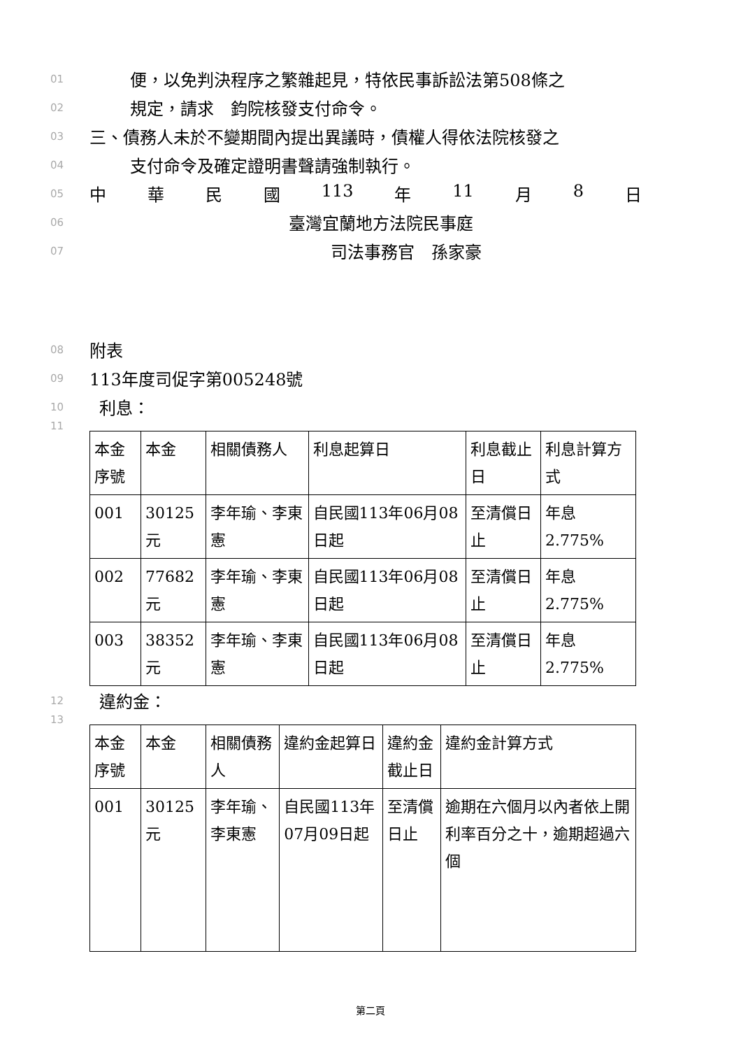01 便，以免判決程序之繁雜起見，特依民事訴訟法第508條之
02 規定，請求　鈞院核發支付命令。
03 三、債務人未於不變期間內提出異議時，債權人得依法院核發之
04 支付命令及確定證明書聲請強制執行。
05 中 華 民 國 113 年 11 月 8 日
06 臺灣宜蘭地方法院民事庭
07 司法事務官　孫家豪
08 附表
09 113年度司促字第005248號
10 利息：
11
| 本金序號 | 本金 | 相關債務人 | 利息起算日 | 利息截止日 | 利息計算方式 |
| 001 | 30125元 | 李年瑜、李東憲 | 自民國113年06月08日起 | 至清償日止 | 年息2.775% |
| 002 | 77682元 | 李年瑜、李東憲 | 自民國113年06月08日起 | 至清償日止 | 年息2.775% |
| 003 | 38352元 | 李年瑜、李東憲 | 自民國113年06月08日起 | 至清償日止 | 年息2.775% |
12 違約金：
13
| 本金序號 | 本金 | 相關債務人 | 違約金起算日 | 違約金截止日 | 違約金計算方式 |
| 001 | 30125元 | 李年瑜、李東憲 | 自民國113年07月09日起 | 至清償日止 | 逾期在六個月以內者依上開利率百分之十，逾期超過六個 |
第二頁